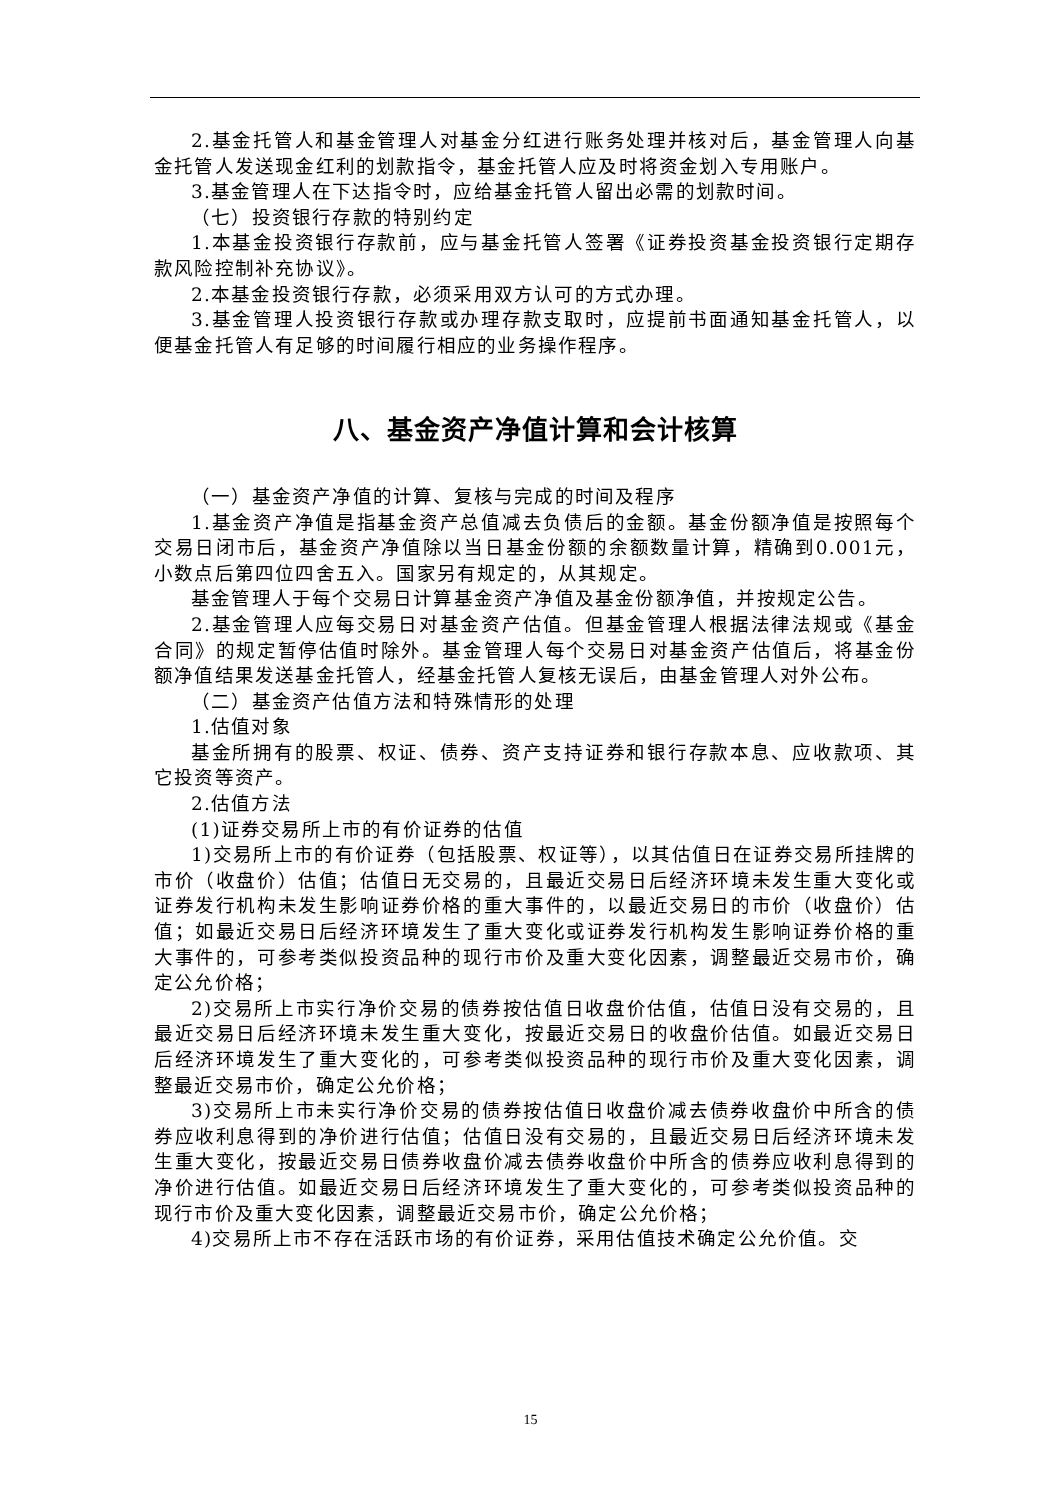2.基金托管人和基金管理人对基金分红进行账务处理并核对后，基金管理人向基金托管人发送现金红利的划款指令，基金托管人应及时将资金划入专用账户。
3.基金管理人在下达指令时，应给基金托管人留出必需的划款时间。
（七）投资银行存款的特别约定
1.本基金投资银行存款前，应与基金托管人签署《证券投资基金投资银行定期存款风险控制补充协议》。
2.本基金投资银行存款，必须采用双方认可的方式办理。
3.基金管理人投资银行存款或办理存款支取时，应提前书面通知基金托管人，以便基金托管人有足够的时间履行相应的业务操作程序。
八、基金资产净值计算和会计核算
（一）基金资产净值的计算、复核与完成的时间及程序
1.基金资产净值是指基金资产总值减去负债后的金额。基金份额净值是按照每个交易日闭市后，基金资产净值除以当日基金份额的余额数量计算，精确到0.001元，小数点后第四位四舍五入。国家另有规定的，从其规定。
基金管理人于每个交易日计算基金资产净值及基金份额净值，并按规定公告。
2.基金管理人应每交易日对基金资产估值。但基金管理人根据法律法规或《基金合同》的规定暂停估值时除外。基金管理人每个交易日对基金资产估值后，将基金份额净值结果发送基金托管人，经基金托管人复核无误后，由基金管理人对外公布。
（二）基金资产估值方法和特殊情形的处理
1.估值对象
基金所拥有的股票、权证、债券、资产支持证券和银行存款本息、应收款项、其它投资等资产。
2.估值方法
(1)证券交易所上市的有价证券的估值
1)交易所上市的有价证券（包括股票、权证等），以其估值日在证券交易所挂牌的市价（收盘价）估值；估值日无交易的，且最近交易日后经济环境未发生重大变化或证券发行机构未发生影响证券价格的重大事件的，以最近交易日的市价（收盘价）估值；如最近交易日后经济环境发生了重大变化或证券发行机构发生影响证券价格的重大事件的，可参考类似投资品种的现行市价及重大变化因素，调整最近交易市价，确定公允价格；
2)交易所上市实行净价交易的债券按估值日收盘价估值，估值日没有交易的，且最近交易日后经济环境未发生重大变化，按最近交易日的收盘价估值。如最近交易日后经济环境发生了重大变化的，可参考类似投资品种的现行市价及重大变化因素，调整最近交易市价，确定公允价格；
3)交易所上市未实行净价交易的债券按估值日收盘价减去债券收盘价中所含的债券应收利息得到的净价进行估值；估值日没有交易的，且最近交易日后经济环境未发生重大变化，按最近交易日债券收盘价减去债券收盘价中所含的债券应收利息得到的净价进行估值。如最近交易日后经济环境发生了重大变化的，可参考类似投资品种的现行市价及重大变化因素，调整最近交易市价，确定公允价格；
4)交易所上市不存在活跃市场的有价证券，采用估值技术确定公允价值。交
15